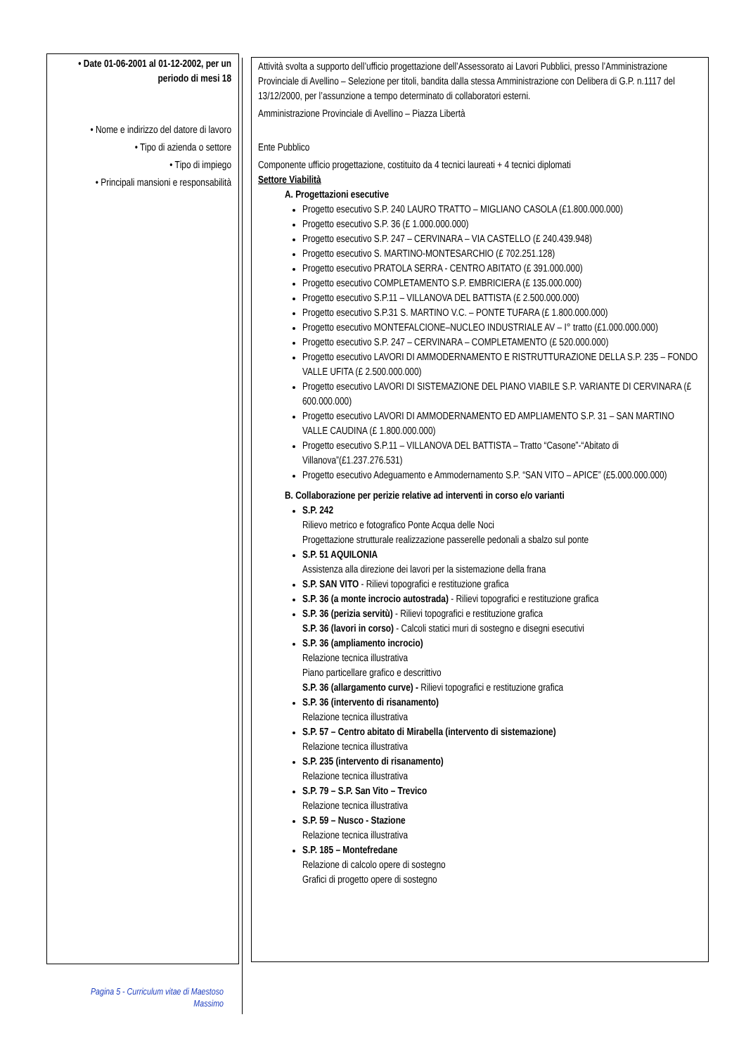• Date 01-06-2001 al 01-12-2002, per un periodo di mesi 18
• Nome e indirizzo del datore di lavoro
• Tipo di azienda o settore
• Tipo di impiego
• Principali mansioni e responsabilità
Attività svolta a supporto dell’ufficio progettazione dell’Assessorato ai Lavori Pubblici, presso l’Amministrazione Provinciale di Avellino – Selezione per titoli, bandita dalla stessa Amministrazione con Delibera di G.P. n.1117 del 13/12/2000, per l’assunzione a tempo determinato di collaboratori esterni.
Amministrazione Provinciale di Avellino – Piazza Libertà
Ente Pubblico
Componente ufficio progettazione, costituito da 4 tecnici laureati + 4 tecnici diplomati
Settore Viabilità
A. Progettazioni esecutive
Progetto esecutivo S.P. 240 LAURO TRATTO – MIGLIANO CASOLA (£1.800.000.000)
Progetto esecutivo S.P. 36 (£ 1.000.000.000)
Progetto esecutivo S.P. 247 – CERVINARA – VIA CASTELLO (£ 240.439.948)
Progetto esecutivo S. MARTINO-MONTESARCHIO (£ 702.251.128)
Progetto esecutivo PRATOLA SERRA - CENTRO ABITATO (£ 391.000.000)
Progetto esecutivo COMPLETAMENTO S.P. EMBRICIERA (£ 135.000.000)
Progetto esecutivo S.P.11 – VILLANOVA DEL BATTISTA (£ 2.500.000.000)
Progetto esecutivo S.P.31 S. MARTINO V.C. – PONTE TUFARA (£ 1.800.000.000)
Progetto esecutivo MONTEFALCIONE–NUCLEO INDUSTRIALE AV – I° tratto (£1.000.000.000)
Progetto esecutivo S.P. 247 – CERVINARA – COMPLETAMENTO (£ 520.000.000)
Progetto esecutivo LAVORI DI AMMODERNAMENTO E RISTRUTTURAZIONE DELLA S.P. 235 – FONDO VALLE UFITA (£ 2.500.000.000)
Progetto esecutivo LAVORI DI SISTEMAZIONE DEL PIANO VIABILE S.P. VARIANTE DI CERVINARA (£ 600.000.000)
Progetto esecutivo LAVORI DI AMMODERNAMENTO ED AMPLIAMENTO S.P. 31 – SAN MARTINO VALLE CAUDINA (£ 1.800.000.000)
Progetto esecutivo S.P.11 – VILLANOVA DEL BATTISTA – Tratto “Casone”-“Abitato di Villanova”(£1.237.276.531)
Progetto esecutivo Adeguamento e Ammodernamento S.P. “SAN VITO – APICE” (£5.000.000.000)
B. Collaborazione per perizie relative ad interventi in corso e/o varianti
S.P. 242
Rilievo metrico e fotografico Ponte Acqua delle Noci
Progettazione strutturale realizzazione passerelle pedonali a sbalzo sul ponte
S.P. 51 AQUILONIA
Assistenza alla direzione dei lavori per la sistemazione della frana
S.P. SAN VITO - Rilievi topografici e restituzione grafica
S.P. 36 (a monte incrocio autostrada) - Rilievi topografici e restituzione grafica
S.P. 36 (perizia servitù) - Rilievi topografici e restituzione grafica
S.P. 36 (lavori in corso) - Calcoli statici muri di sostegno e disegni esecutivi
S.P. 36 (ampliamento incrocio)
Relazione tecnica illustrativa
Piano particellare grafico e descrittivo
S.P. 36 (allargamento curve) - Rilievi topografici e restituzione grafica
S.P. 36 (intervento di risanamento)
Relazione tecnica illustrativa
S.P. 57 – Centro abitato di Mirabella (intervento di sistemazione)
Relazione tecnica illustrativa
S.P. 235 (intervento di risanamento)
Relazione tecnica illustrativa
S.P. 79 – S.P. San Vito – Trevico
Relazione tecnica illustrativa
S.P. 59 – Nusco - Stazione
Relazione tecnica illustrativa
S.P. 185 – Montefredane
Relazione di calcolo opere di sostegno
Grafici di progetto opere di sostegno
Pagina 5 - Curriculum vitae di Maestoso Massimo